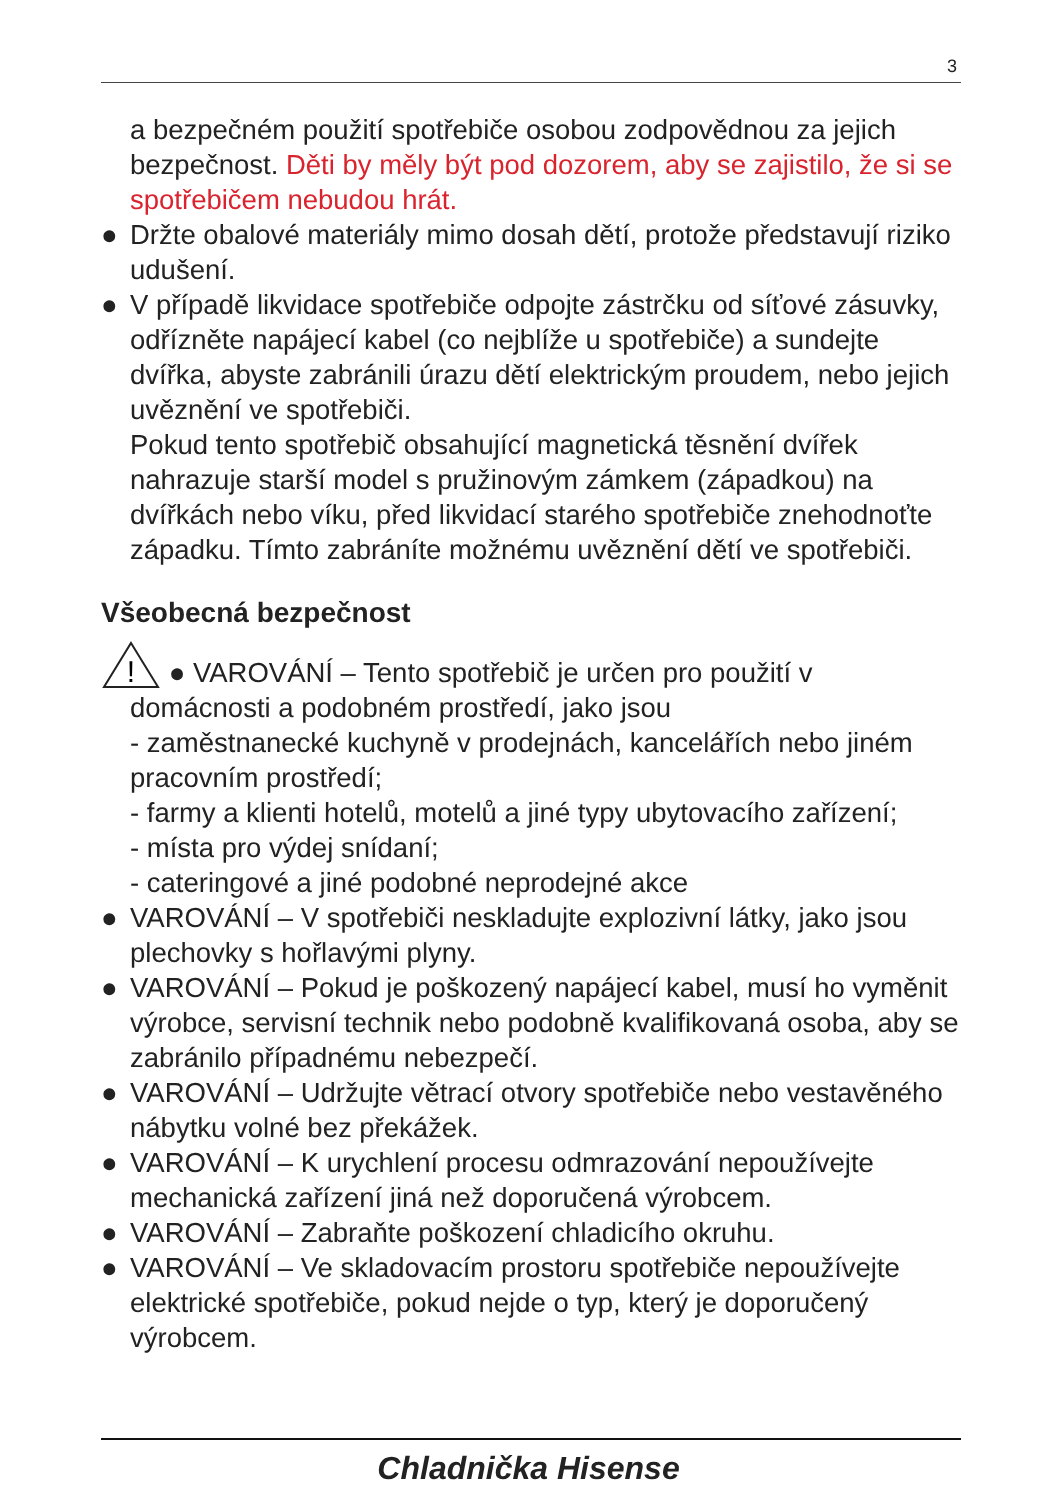3
a bezpečném použití spotřebiče osobou zodpovědnou za jejich bezpečnost. Děti by měly být pod dozorem, aby se zajistilo, že si se spotřebičem nebudou hrát.
● Držte obalové materiály mimo dosah dětí, protože představují riziko udušení.
● V případě likvidace spotřebiče odpojte zástrčku od síťové zásuvky, odřízněte napájecí kabel (co nejblíže u spotřebiče) a sundejte dvířka, abyste zabránili úrazu dětí elektrickým proudem, nebo jejich uvěznění ve spotřebiči.
Pokud tento spotřebič obsahující magnetická těsnění dvířek nahrazuje starší model s pružinovým zámkem (západkou) na dvířkách nebo víku, před likvidací starého spotřebiče znehodnoťte západku. Tímto zabráníte možnému uvěznění dětí ve spotřebiči.
Všeobecná bezpečnost
!
● VAROVÁNÍ – Tento spotřebič je určen pro použití v
domácnosti a podobném prostředí, jako jsou
- zaměstnanecké kuchyně v prodejnách, kancelářích nebo jiném pracovním prostředí;
- farmy a klienti hotelů, motelů a jiné typy ubytovacího zařízení;
- místa pro výdej snídaní;
- cateringové a jiné podobné neprodejné akce
● VAROVÁNÍ – V spotřebiči neskladujte explozivní látky, jako jsou plechovky s hořlavými plyny.
● VAROVÁNÍ – Pokud je poškozený napájecí kabel, musí ho vyměnit výrobce, servisní technik nebo podobně kvalifikovaná osoba, aby se zabránilo případnému nebezpečí.
● VAROVÁNÍ – Udržujte větrací otvory spotřebiče nebo vestavěného nábytku volné bez překážek.
● VAROVÁNÍ – K urychlení procesu odmrazování nepoužívejte mechanická zařízení jiná než doporučená výrobcem.
● VAROVÁNÍ – Zabraňte poškození chladicího okruhu.
● VAROVÁNÍ – Ve skladovacím prostoru spotřebiče nepoužívejte elektrické spotřebiče, pokud nejde o typ, který je doporučený výrobcem.
Chladnička Hisense